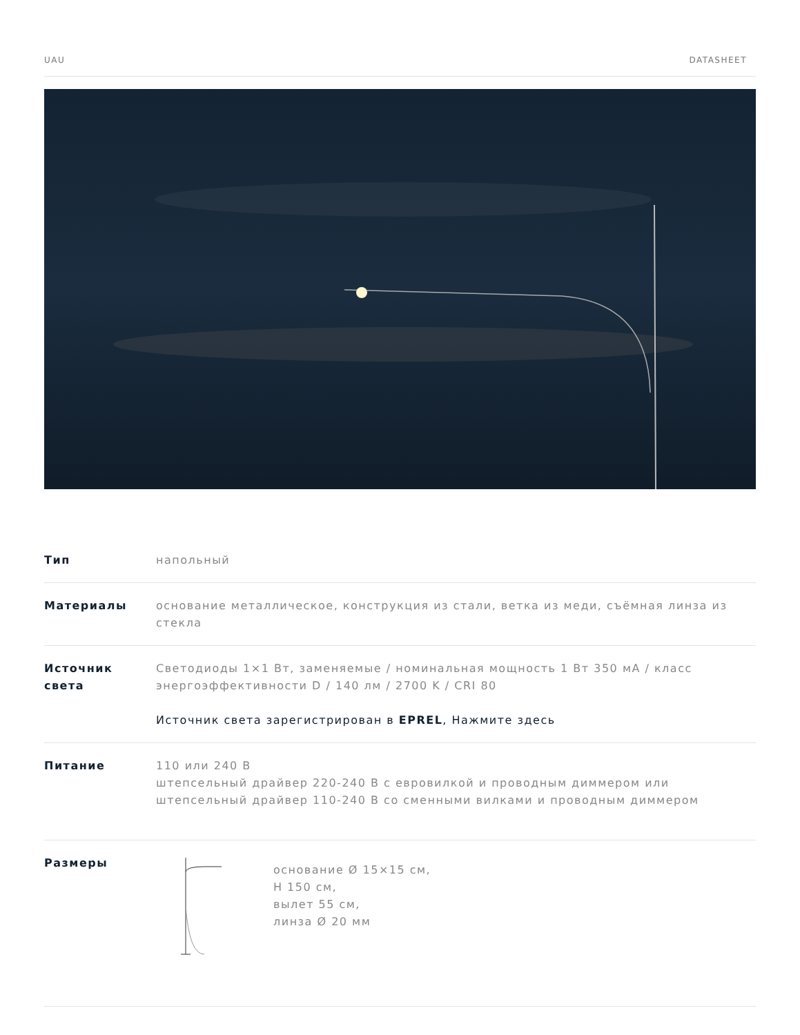UAU DATASHEET
| Тип | напольный |
| Материалы | основание металлическое, конструкция из стали, ветка из меди, съёмная линза из стекла |
| Источник света | Светодиоды 1×1 Вт, заменяемые / номинальная мощность 1 Вт 350 мА / класс энергоэффективности D / 140 лм / 2700 K / CRI 80 Источник света зарегистрирован в EPREL , Нажмите здесь |
| Питание | 110 или 240 В штепсельный драйвер 220-240 В с евровилкой и проводным диммером или штепсельный драйвер 110-240 В со сменными вилками и проводным диммером |
| Размеры | основание Ø 15×15 см, H 150 см, вылет 55 см, линза Ø 20 мм |